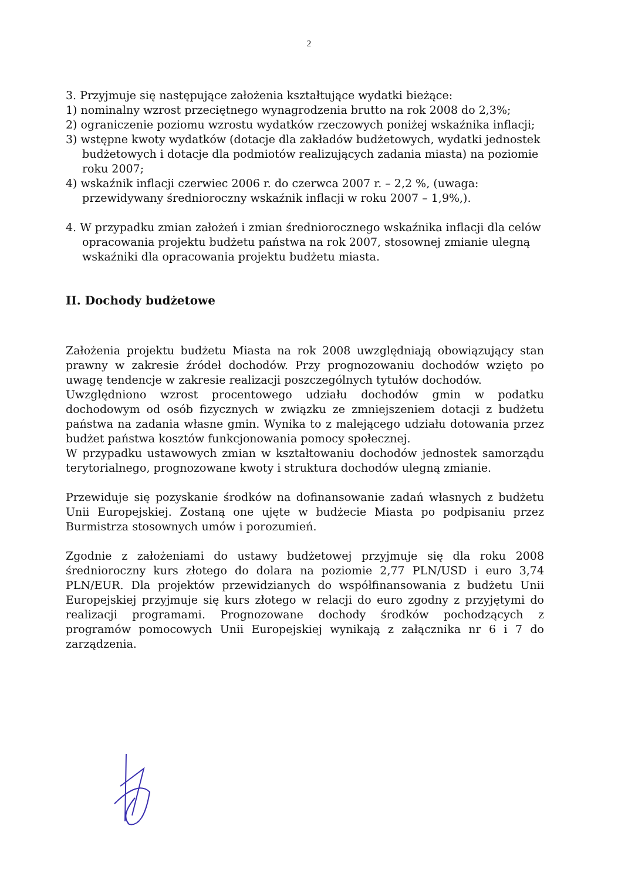2
3. Przyjmuje się następujące założenia kształtujące wydatki bieżące:
1) nominalny wzrost przeciętnego wynagrodzenia brutto na rok 2008 do 2,3%;
2) ograniczenie poziomu wzrostu wydatków rzeczowych poniżej wskaźnika inflacji;
3) wstępne kwoty wydatków (dotacje dla zakładów budżetowych, wydatki jednostek budżetowych i dotacje dla podmiotów realizujących zadania miasta) na poziomie roku 2007;
4) wskaźnik inflacji czerwiec 2006 r. do czerwca 2007 r. – 2,2 %, (uwaga: przewidywany średnioroczny wskaźnik inflacji w roku 2007 – 1,9%,).
4. W przypadku zmian założeń i zmian średniorocznego wskaźnika inflacji dla celów opracowania projektu budżetu państwa na rok 2007, stosownej zmianie ulegną wskaźniki dla opracowania projektu budżetu miasta.
II. Dochody budżetowe
Założenia projektu budżetu Miasta na rok 2008 uwzględniają obowiązujący stan prawny w zakresie źródeł dochodów. Przy prognozowaniu dochodów wzięto po uwagę tendencje w zakresie realizacji poszczególnych tytułów dochodów.
Uwzględniono wzrost procentowego udziału dochodów gmin w podatku dochodowym od osób fizycznych w związku ze zmniejszeniem dotacji z budżetu państwa na zadania własne gmin. Wynika to z malejącego udziału dotowania przez budżet państwa kosztów funkcjonowania pomocy społecznej.
W przypadku ustawowych zmian w kształtowaniu dochodów jednostek samorządu terytorialnego, prognozowane kwoty i struktura dochodów ulegną zmianie.
Przewiduje się pozyskanie środków na dofinansowanie zadań własnych z budżetu Unii Europejskiej. Zostaną one ujęte w budżecie Miasta po podpisaniu przez Burmistrza stosownych umów i porozumień.
Zgodnie z założeniami do ustawy budżetowej przyjmuje się dla roku 2008 średnioroczny kurs złotego do dolara na poziomie 2,77 PLN/USD i euro 3,74 PLN/EUR. Dla projektów przewidzianych do współfinansowania z budżetu Unii Europejskiej przyjmuje się kurs złotego w relacji do euro zgodny z przyjętymi do realizacji programami. Prognozowane dochody środków pochodzących z programów pomocowych Unii Europejskiej wynikają z załącznika nr 6 i 7 do zarządzenia.